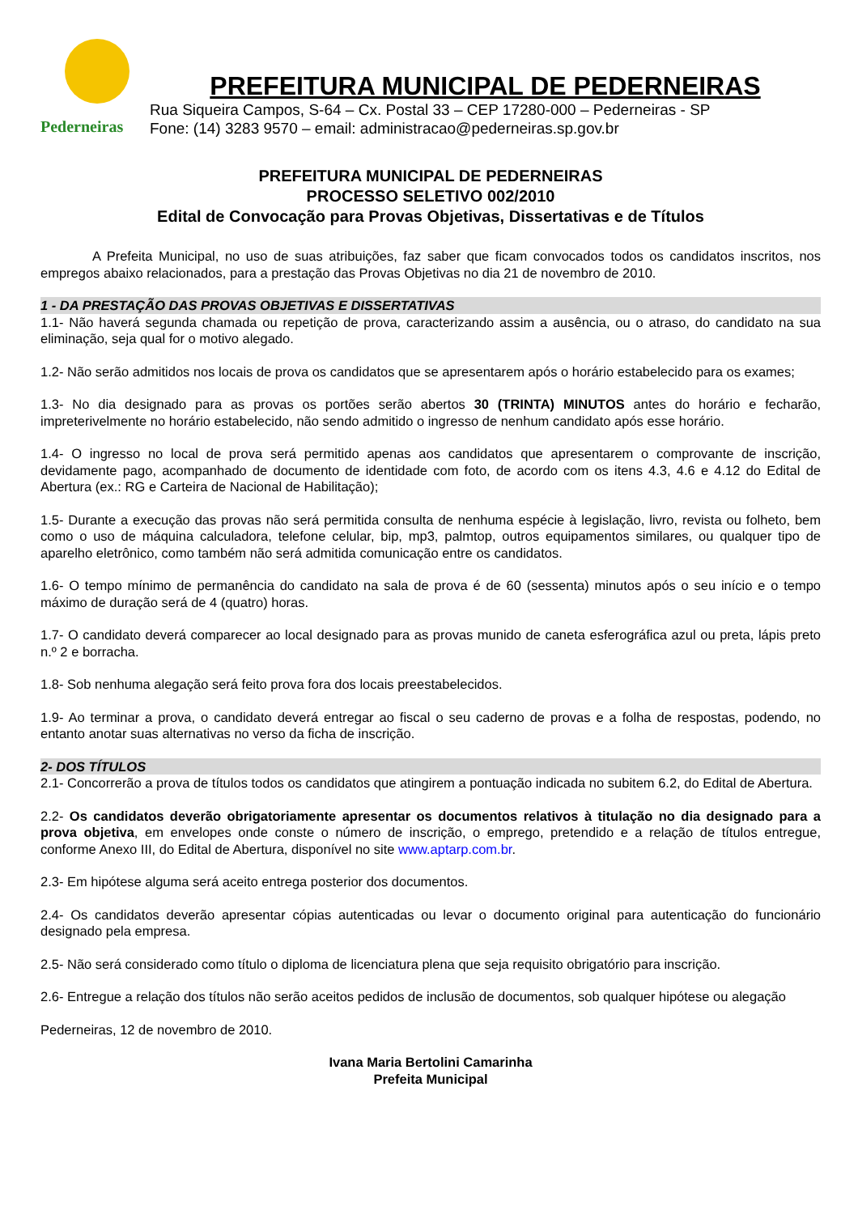Pederneiras
PREFEITURA MUNICIPAL DE PEDERNEIRAS
Rua Siqueira Campos, S-64 – Cx. Postal 33 – CEP 17280-000 – Pederneiras - SP
Fone: (14) 3283 9570 – email: administracao@pederneiras.sp.gov.br
PREFEITURA MUNICIPAL DE PEDERNEIRAS
PROCESSO SELETIVO 002/2010
Edital de Convocação para Provas Objetivas, Dissertativas e de Títulos
A Prefeita Municipal, no uso de suas atribuições, faz saber que ficam convocados todos os candidatos inscritos, nos empregos abaixo relacionados, para a prestação das Provas Objetivas no dia 21 de novembro de 2010.
1 - DA PRESTAÇÃO DAS PROVAS OBJETIVAS E DISSERTATIVAS
1.1- Não haverá segunda chamada ou repetição de prova, caracterizando assim a ausência, ou o atraso, do candidato na sua eliminação, seja qual for o motivo alegado.
1.2- Não serão admitidos nos locais de prova os candidatos que se apresentarem após o horário estabelecido para os exames;
1.3- No dia designado para as provas os portões serão abertos 30 (TRINTA) MINUTOS antes do horário e fecharão, impreterivelmente no horário estabelecido, não sendo admitido o ingresso de nenhum candidato após esse horário.
1.4- O ingresso no local de prova será permitido apenas aos candidatos que apresentarem o comprovante de inscrição, devidamente pago, acompanhado de documento de identidade com foto, de acordo com os itens 4.3, 4.6 e 4.12 do Edital de Abertura (ex.: RG e Carteira de Nacional de Habilitação);
1.5- Durante a execução das provas não será permitida consulta de nenhuma espécie à legislação, livro, revista ou folheto, bem como o uso de máquina calculadora, telefone celular, bip, mp3, palmtop, outros equipamentos similares, ou qualquer tipo de aparelho eletrônico, como também não será admitida comunicação entre os candidatos.
1.6- O tempo mínimo de permanência do candidato na sala de prova é de 60 (sessenta) minutos após o seu início e o tempo máximo de duração será de 4 (quatro) horas.
1.7- O candidato deverá comparecer ao local designado para as provas munido de caneta esferográfica azul ou preta, lápis preto n.º 2 e borracha.
1.8- Sob nenhuma alegação será feito prova fora dos locais preestabelecidos.
1.9- Ao terminar a prova, o candidato deverá entregar ao fiscal o seu caderno de provas e a folha de respostas, podendo, no entanto anotar suas alternativas no verso da ficha de inscrição.
2- DOS TÍTULOS
2.1- Concorrerão a prova de títulos todos os candidatos que atingirem a pontuação indicada no subitem 6.2, do Edital de Abertura.
2.2- Os candidatos deverão obrigatoriamente apresentar os documentos relativos à titulação no dia designado para a prova objetiva, em envelopes onde conste o número de inscrição, o emprego, pretendido e a relação de títulos entregue, conforme Anexo III, do Edital de Abertura, disponível no site www.aptarp.com.br.
2.3- Em hipótese alguma será aceito entrega posterior dos documentos.
2.4- Os candidatos deverão apresentar cópias autenticadas ou levar o documento original para autenticação do funcionário designado pela empresa.
2.5- Não será considerado como título o diploma de licenciatura plena que seja requisito obrigatório para inscrição.
2.6- Entregue a relação dos títulos não serão aceitos pedidos de inclusão de documentos, sob qualquer hipótese ou alegação
Pederneiras, 12 de novembro de 2010.
Ivana Maria Bertolini Camarinha
Prefeita Municipal